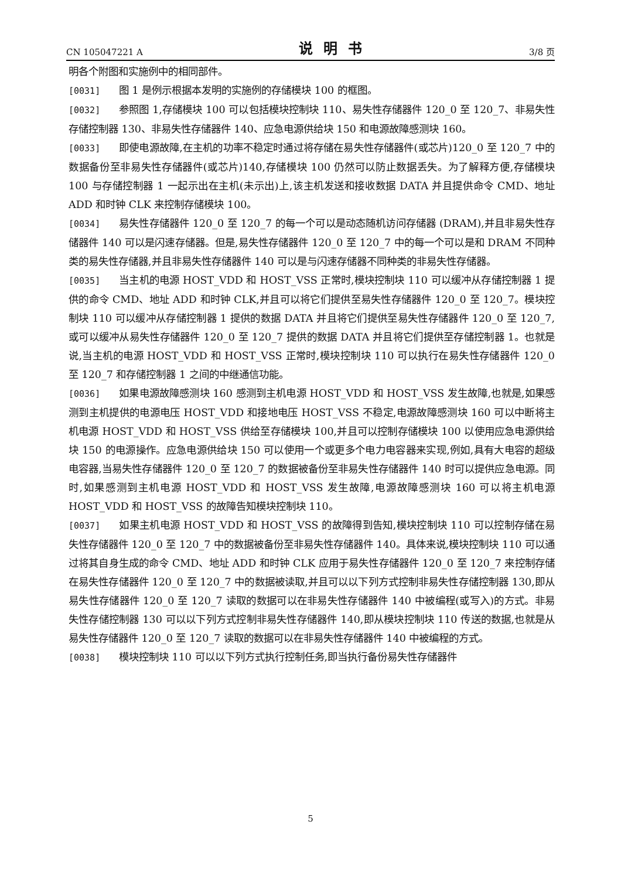CN 105047221 A 说明书 3/8 页
明各个附图和实施例中的相同部件。
[0031] 图 1 是例示根据本发明的实施例的存储模块 100 的框图。
[0032] 参照图 1,存储模块 100 可以包括模块控制块 110、易失性存储器件 120_0 至 120_7、非易失性存储控制器 130、非易失性存储器件 140、应急电源供给块 150 和电源故障感测块 160。
[0033] 即使电源故障,在主机的功率不稳定时通过将存储在易失性存储器件(或芯片)120_0 至 120_7 中的数据备份至非易失性存储器件(或芯片)140,存储模块 100 仍然可以防止数据丢失。为了解释方便,存储模块 100 与存储控制器 1 一起示出在主机(未示出)上,该主机发送和接收数据 DATA 并且提供命令 CMD、地址 ADD 和时钟 CLK 来控制存储模块 100。
[0034] 易失性存储器件 120_0 至 120_7 的每一个可以是动态随机访问存储器 (DRAM),并且非易失性存储器件 140 可以是闪速存储器。但是,易失性存储器件 120_0 至 120_7 中的每一个可以是和 DRAM 不同种类的易失性存储器,并且非易失性存储器件 140 可以是与闪速存储器不同种类的非易失性存储器。
[0035] 当主机的电源 HOST_VDD 和 HOST_VSS 正常时,模块控制块 110 可以缓冲从存储控制器 1 提供的命令 CMD、地址 ADD 和时钟 CLK,并且可以将它们提供至易失性存储器件 120_0 至 120_7。模块控制块 110 可以缓冲从存储控制器 1 提供的数据 DATA 并且将它们提供至易失性存储器件 120_0 至 120_7,或可以缓冲从易失性存储器件 120_0 至 120_7 提供的数据 DATA 并且将它们提供至存储控制器 1。也就是说,当主机的电源 HOST_VDD 和 HOST_VSS 正常时,模块控制块 110 可以执行在易失性存储器件 120_0 至 120_7 和存储控制器 1 之间的中继通信功能。
[0036] 如果电源故障感测块 160 感测到主机电源 HOST_VDD 和 HOST_VSS 发生故障,也就是,如果感测到主机提供的电源电压 HOST_VDD 和接地电压 HOST_VSS 不稳定,电源故障感测块 160 可以中断将主机电源 HOST_VDD 和 HOST_VSS 供给至存储模块 100,并且可以控制存储模块 100 以使用应急电源供给块 150 的电源操作。应急电源供给块 150 可以使用一个或更多个电力电容器来实现,例如,具有大电容的超级电容器,当易失性存储器件 120_0 至 120_7 的数据被备份至非易失性存储器件 140 时可以提供应急电源。同时,如果感测到主机电源 HOST_VDD 和 HOST_VSS 发生故障,电源故障感测块 160 可以将主机电源 HOST_VDD 和 HOST_VSS 的故障告知模块控制块 110。
[0037] 如果主机电源 HOST_VDD 和 HOST_VSS 的故障得到告知,模块控制块 110 可以控制存储在易失性存储器件 120_0 至 120_7 中的数据被备份至非易失性存储器件 140。具体来说,模块控制块 110 可以通过将其自身生成的命令 CMD、地址 ADD 和时钟 CLK 应用于易失性存储器件 120_0 至 120_7 来控制存储在易失性存储器件 120_0 至 120_7 中的数据被读取,并且可以以下列方式控制非易失性存储控制器 130,即从易失性存储器件 120_0 至 120_7 读取的数据可以在非易失性存储器件 140 中被编程(或写入)的方式。非易失性存储控制器 130 可以以下列方式控制非易失性存储器件 140,即从模块控制块 110 传送的数据,也就是从易失性存储器件 120_0 至 120_7 读取的数据可以在非易失性存储器件 140 中被编程的方式。
[0038] 模块控制块 110 可以以下列方式执行控制任务,即当执行备份易失性存储器件
5